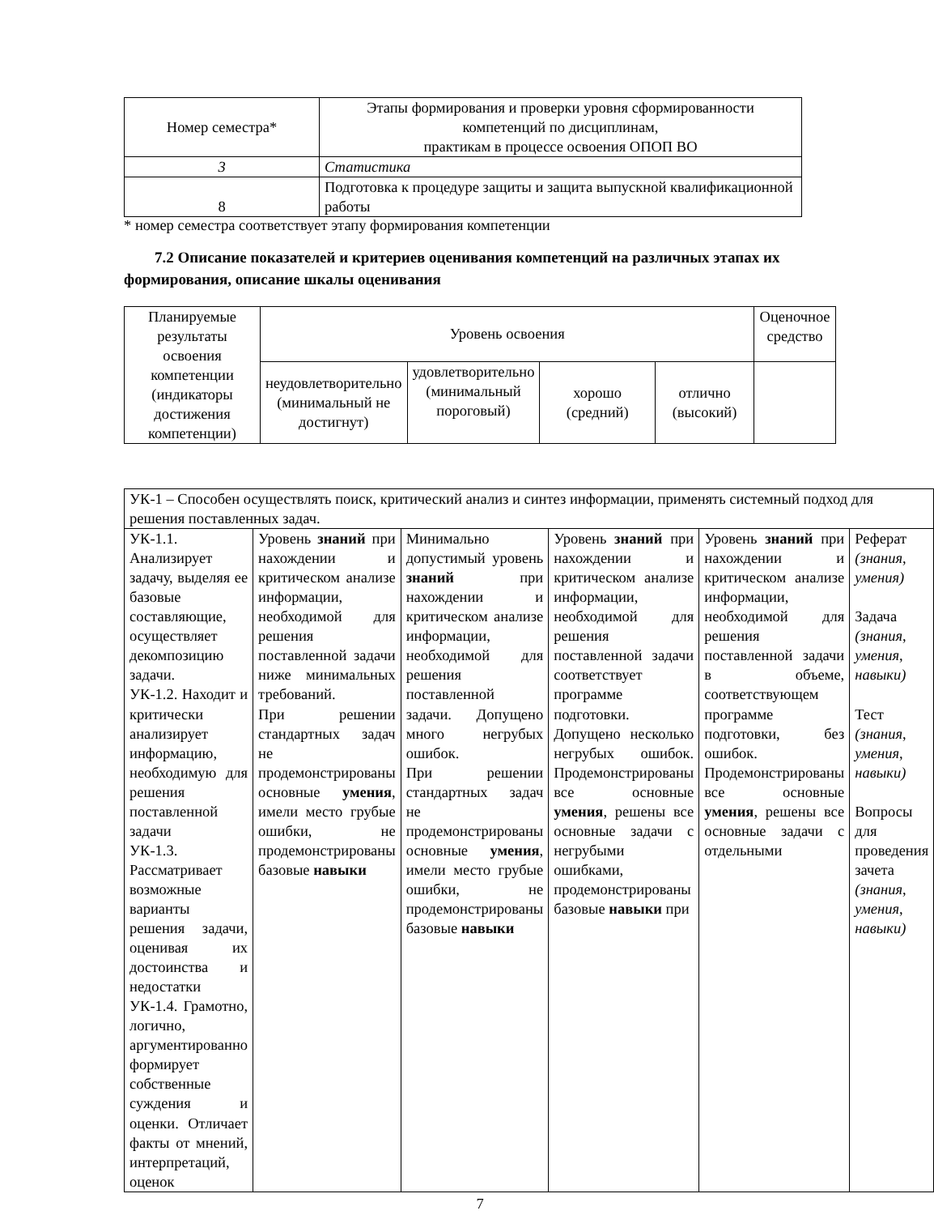| Номер семестра* | Этапы формирования и проверки уровня сформированности компетенций по дисциплинам, практикам в процессе освоения ОПОП ВО |
| 3 | Статистика |
| 8 | Подготовка к процедуре защиты и защита выпускной квалификационной работы |
* номер семестра соответствует этапу формирования компетенции
7.2 Описание показателей и критериев оценивания компетенций на различных этапах их формирования, описание шкалы оценивания
| Планируемые результаты освоения компетенции (индикаторы достижения компетенции) | Уровень освоения | | | | Оценочное средство |
| | неудовлетворительно (минимальный не достигнут) | удовлетворительно (минимальный пороговый) | хорошо (средний) | отлично (высокий) | |
| УК-1 – Способен осуществлять поиск, критический анализ и синтез информации, применять системный подход для решения поставленных задач. | | | | | |
| УК-1.1. Анализирует задачу, выделяя ее базовые составляющие, осуществляет декомпозицию задачи. УК-1.2. Находит и критически анализирует информацию, необходимую для решения поставленной задачи УК-1.3. Рассматривает возможные варианты решения задачи, оценивая их достоинства и недостатки УК-1.4. Грамотно, логично, аргументированно формирует собственные суждения и оценки. Отличает факты от мнений, интерпретаций, оценок | Уровень знаний при нахождении и критическом анализе информации, необходимой для решения поставленной задачи ниже минимальных требований. При решении стандартных задач не продемонстрированы основные умения , имели место грубые ошибки, не продемонстрированы базовые навыки | Минимально допустимый уровень знаний при нахождении и критическом анализе информации, необходимой для решения поставленной задачи. Допущено много негрубых ошибок. При решении стандартных задач не продемонстрированы основные умения , имели место грубые ошибки, не продемонстрированы базовые навыки | Уровень знаний при нахождении и критическом анализе информации, необходимой для решения поставленной задачи соответствует программе подготовки. Допущено несколько негрубых ошибок. Продемонстрированы все основные умения , решены все основные задачи с негрубыми ошибками, продемонстрированы базовые навыки при | Уровень знаний при нахождении и критическом анализе информации, необходимой для решения поставленной задачи в объеме, соответствующем программе подготовки, без ошибок. Продемонстрированы все основные умения , решены все основные задачи с отдельными | Реферат (знания, умения) Задача (знания, умения, навыки) Тест (знания, умения, навыки) Вопросы для проведения зачета (знания, умения, навыки) |
7